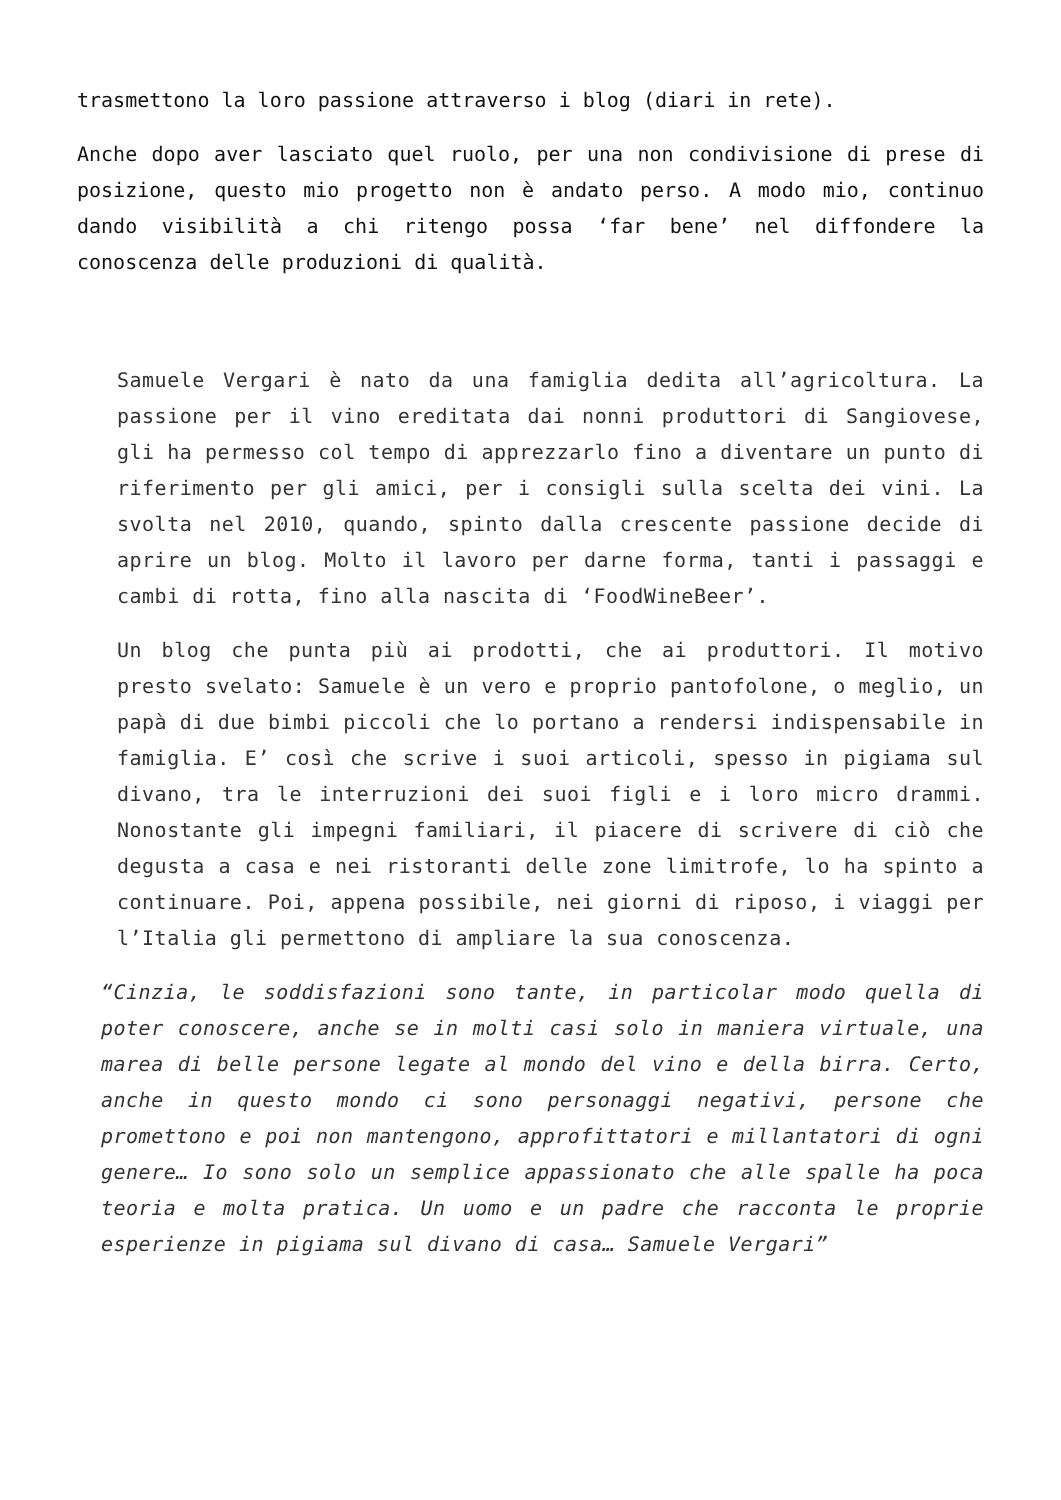trasmettono la loro passione attraverso i blog (diari in rete).
Anche dopo aver lasciato quel ruolo, per una non condivisione di prese di posizione, questo mio progetto non è andato perso. A modo mio, continuo dando visibilità a chi ritengo possa ‘far bene’ nel diffondere la conoscenza delle produzioni di qualità.
Samuele Vergari è nato da una famiglia dedita all’agricoltura. La passione per il vino ereditata dai nonni produttori di Sangiovese, gli ha permesso col tempo di apprezzarlo fino a diventare un punto di riferimento per gli amici, per i consigli sulla scelta dei vini. La svolta nel 2010, quando, spinto dalla crescente passione decide di aprire un blog. Molto il lavoro per darne forma, tanti i passaggi e cambi di rotta, fino alla nascita di ‘FoodWineBeer’.
Un blog che punta più ai prodotti, che ai produttori. Il motivo presto svelato: Samuele è un vero e proprio pantofolone, o meglio, un papà di due bimbi piccoli che lo portano a rendersi indispensabile in famiglia. E’ così che scrive i suoi articoli, spesso in pigiama sul divano, tra le interruzioni dei suoi figli e i loro micro drammi. Nonostante gli impegni familiari, il piacere di scrivere di ciò che degusta a casa e nei ristoranti delle zone limitrofe, lo ha spinto a continuare. Poi, appena possibile, nei giorni di riposo, i viaggi per l’Italia gli permettono di ampliare la sua conoscenza.
“Cinzia, le soddisfazioni sono tante, in particolar modo quella di poter conoscere, anche se in molti casi solo in maniera virtuale, una marea di belle persone legate al mondo del vino e della birra. Certo, anche in questo mondo ci sono personaggi negativi, persone che promettono e poi non mantengono, approfittatori e millantatori di ogni genere… Io sono solo un semplice appassionato che alle spalle ha poca teoria e molta pratica. Un uomo e un padre che racconta le proprie esperienze in pigiama sul divano di casa… Samuele Vergari”